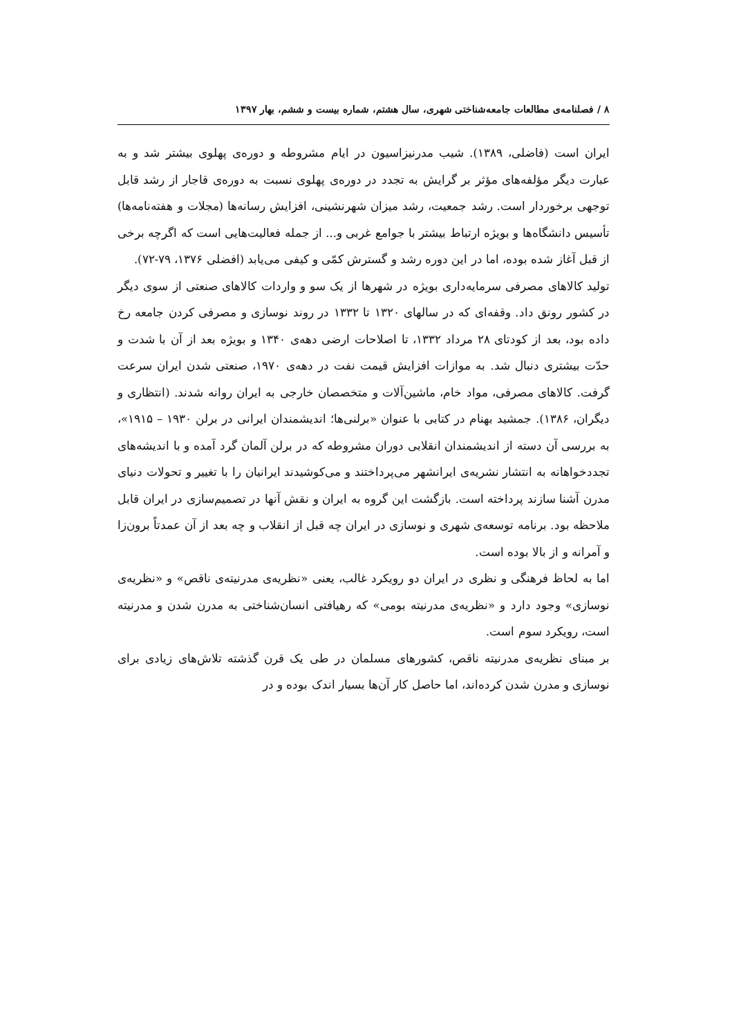۸ / فصلنامه‌ی مطالعات جامعه‌شناختی شهری، سال هشتم، شماره بیست و ششم، بهار ۱۳۹۷
ایران است (فاضلی، ۱۳۸۹). شیب مدرنیزاسیون در ایام مشروطه و دوره‌ی پهلوی بیشتر شد و به عبارت دیگر مؤلفه‌های مؤثر بر گرایش به تجدد در دوره‌ی پهلوی نسبت به دوره‌ی قاجار از رشد قابل توجهی برخوردار است. رشد جمعیت، رشد میزان شهرنشینی، افزایش رسانه‌ها (مجلات و هفته‌نامه‌ها) تأسیس دانشگاه‌ها و بویژه ارتباط بیشتر با جوامع غربی و... از جمله فعالیت‌هایی است که اگرچه برخی از قبل آغاز شده بوده، اما در این دوره رشد و گسترش کمّی و کیفی می‌یابد (افضلی ۱۳۷۶، ۷۹-۷۲).
تولید کالاهای مصرفی سرمایه‌داری بویژه در شهرها از یک سو و واردات کالاهای صنعتی از سوی دیگر در کشور رونق داد. وقفه‌ای که در سالهای ۱۳۲۰ تا ۱۳۳۲ در روند نوسازی و مصرفی کردن جامعه رخ داده بود، بعد از کودتای ۲۸ مرداد ۱۳۳۲، تا اصلاحات ارضی دهه‌ی ۱۳۴۰ و بویژه بعد از آن با شدت و حدّت بیشتری دنبال شد. به موازات افزایش قیمت نفت در دهه‌ی ۱۹۷۰، صنعتی شدن ایران سرعت گرفت. کالاهای مصرفی، مواد خام، ماشین‌آلات و متخصصان خارجی به ایران روانه شدند. (انتظاری و دیگران، ۱۳۸۶). جمشید بهنام در کتابی با عنوان «برلنی‌ها؛ اندیشمندان ایرانی در برلن ۱۹۳۰ – ۱۹۱۵»، به بررسی آن دسته از اندیشمندان انقلابی دوران مشروطه که در برلن آلمان گرد آمده و با اندیشه‌های تجددخواهانه به انتشار نشریه‌ی ایرانشهر می‌پرداختند و می‌کوشیدند ایرانیان را با تغییر و تحولات دنیای مدرن آشنا سازند پرداخته است. بازگشت این گروه به ایران و نقش آنها در تصمیم‌سازی در ایران قابل ملاحظه بود. برنامه توسعه‌ی شهری و نوسازی در ایران چه قبل از انقلاب و چه بعد از آن عمدتاً برون‌زا و آمرانه و از بالا بوده است.
اما به لحاظ فرهنگی و نظری در ایران دو رویکرد غالب، یعنی «نظریه‌ی مدرنیته‌ی ناقص» و «نظریه‌ی نوسازی» وجود دارد و «نظریه‌ی مدرنیته بومی» که رهیافتی انسان‌شناختی به مدرن شدن و مدرنیته است، رویکرد سوم است.
بر مبنای نظریه‌ی مدرنیته ناقص، کشورهای مسلمان در طی یک قرن گذشته تلاش‌های زیادی برای نوسازی و مدرن شدن کرده‌اند، اما حاصل کار آن‌ها بسیار اندک بوده و در